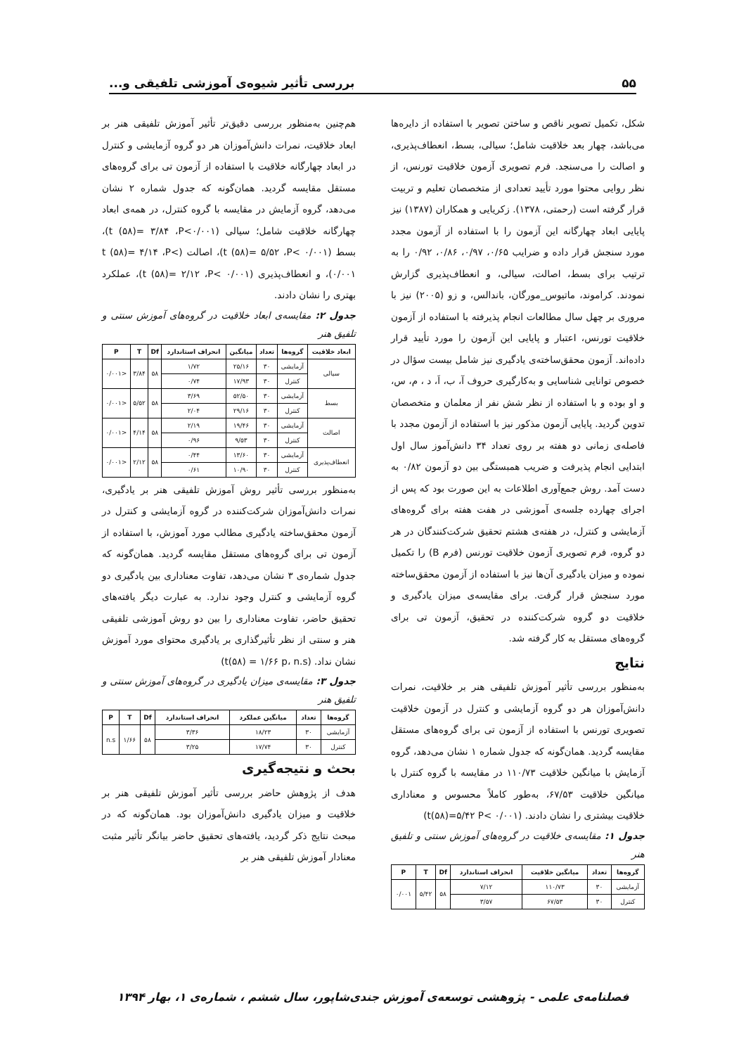۵۵ بررسی تأثیر شیوه‌ی آموزشی تلفیقی و...
شکل، تکمیل تصویر ناقص و ساختن تصویر با استفاده از دایره‌ها می‌باشد، چهار بعد خلاقیت شامل؛ سیالی، بسط، انعطاف‌پذیری، و اصالت را می‌سنجد. فرم تصویری آزمون خلاقیت تورنس، از نظر روایی محتوا مورد تأیید تعدادی از متخصصان تعلیم و تربیت قرار گرفته است (رحمتی، ۱۳۷۸). زکریایی و همکاران (۱۳۸۷) نیز پایایی ابعاد چهارگانه این آزمون را با استفاده از آزمون مجدد مورد سنجش قرار داده و ضرایب ۰/۶۵، ۰/۹۷، ۰/۸۶، ۰/۹۲ را به ترتیب برای بسط، اصالت، سیالی، و انعطاف‌پذیری گزارش نمودند. کراموند، ماتیوس_مورگان، باندالس، و زو (۲۰۰۵) نیز با مروری بر چهل سال مطالعات انجام پذیرفته با استفاده از آزمون خلاقیت تورنس، اعتبار و پایایی این آزمون را مورد تأیید قرار داده‌اند. آزمون محقق‌ساخته‌ی یادگیری نیز شامل بیست سؤال در خصوص توانایی شناسایی و به‌کارگیری حروف آ، ب، اَ، د ، م، س، و او بوده و با استفاده از نظر شش نفر از معلمان و متخصصان تدوین گردید. پایایی آزمون مذکور نیز با استفاده از آزمون مجدد با فاصله‌ی زمانی دو هفته بر روی تعداد ۳۴ دانش‌آموز سال اول ابتدایی انجام پذیرفت و ضریب همبستگی بین دو آزمون ۰/۸۲ به دست آمد. روش جمع‌آوری اطلاعات به این صورت بود که پس از اجرای چهارده جلسه‌ی آموزشی در هفت هفته برای گروه‌های آزمایشی و کنترل، در هفته‌ی هشتم تحقیق شرکت‌کنندگان در هر دو گروه، فرم تصویری آزمون خلاقیت تورنس (فرم B) را تکمیل نموده و میزان یادگیری آن‌ها نیز با استفاده از آزمون محقق‌ساخته مورد سنجش قرار گرفت. برای مقایسه‌ی میزان یادگیری و خلاقیت دو گروه شرکت‌کننده در تحقیق، آزمون تی برای گروه‌های مستقل به کار گرفته شد.
نتایج
بەمنظور بررسی تأثیر آموزش تلفیقی هنر بر خلاقیت، نمرات دانش‌آموزان هر دو گروه آزمایشی و کنترل در آزمون خلاقیت تصویری تورنس با استفاده از آزمون تی برای گروه‌های مستقل مقایسه گردید. همان‌گونه که جدول شماره ۱ نشان می‌دهد، گروه آزمایش با میانگین خلاقیت ۱۱۰/۷۳ در مقایسه با گروه کنترل با میانگین خلاقیت ۶۷/۵۳، به‌طور کاملاً محسوس و معناداری خلاقیت بیشتری را نشان دادند. (t(۵۸)=۵/۴۲ P< ۰/۰۰۱)
جدول ۱: مقایسه‌ی خلاقیت در گروه‌های آموزش سنتی و تلفیق هنر
| گروه‌ها | تعداد | میانگین خلاقیت | انحراف استاندارد | Df | T | P |
| --- | --- | --- | --- | --- | --- | --- |
| آزمایشی | ۳۰ | ۱۱۰/۷۳ | ۷/۱۲ | ۵۸ | ۵/۴۲ | ۰/۰۰۱ |
| کنترل | ۳۰ | ۶۷/۵۳ | ۳/۵۷ | | | |
هم‌چنین به‌منظور بررسی دقیق‌تر تأثیر آموزش تلفیقی هنر بر ابعاد خلاقیت، نمرات دانش‌آموزان هر دو گروه آزمایشی و کنترل در ابعاد چهارگانه خلاقیت با استفاده از آزمون تی برای گروه‌های مستقل مقایسه گردید. همان‌گونه که جدول شماره ۲ نشان می‌دهد، گروه آزمایش در مقایسه با گروه کنترل، در همه‌ی ابعاد چهارگانه خلاقیت شامل؛ سیالی (t (۵۸)= ۳/۸۴ ،P<۰/۰۰۱)، بسط (t (۵۸)= ۵/۵۲ ،P< ۰/۰۰۱)، اصالت (t (۵۸)= ۴/۱۴ ،P< ۰/۰۰۱)، و انعطاف‌پذیری (t (۵۸)= ۲/۱۲ ،P< ۰/۰۰۱)، عملکرد بهتری را نشان دادند.
جدول ۲: مقایسه‌ی ابعاد خلاقیت در گروه‌های آموزش سنتی و تلفیق هنر
| ابعاد خلاقیت | گروه‌ها | تعداد | میانگین | انحراف استاندارد | Df | T | P |
| --- | --- | --- | --- | --- | --- | --- | --- |
| سیالی | آزمایشی | ۳۰ | ۲۵/۱۶ | ۱/۷۲ | ۵۸ | ۳/۸۴ | <۰/۰۰۱ |
| | کنترل | ۳۰ | ۱۷/۹۳ | ۰/۷۴ | | | |
| بسط | آزمایشی | ۳۰ | ۵۲/۵۰ | ۳/۶۹ | ۵۸ | ۵/۵۲ | <۰/۰۰۱ |
| | کنترل | ۳۰ | ۲۹/۱۶ | ۲/۰۴ | | | |
| اصالت | آزمایشی | ۳۰ | ۱۹/۴۶ | ۲/۱۹ | ۵۸ | ۴/۱۴ | <۰/۰۰۱ |
| | کنترل | ۳۰ | ۹/۵۳ | ۰/۹۶ | | | |
| انعطاف‌پذیری | آزمایشی | ۳۰ | ۱۳/۶۰ | ۰/۴۴ | ۵۸ | ۲/۱۲ | <۰/۰۰۱ |
| | کنترل | ۳۰ | ۱۰/۹۰ | ۰/۶۱ | | | |
به‌منظور بررسی تأثیر روش آموزش تلفیقی هنر بر یادگیری، نمرات دانش‌آموزان شرکت‌کننده در گروه آزمایشی و کنترل در آزمون محقق‌ساخته یادگیری مطالب مورد آموزش، با استفاده از آزمون تی برای گروه‌های مستقل مقایسه گردید. همان‌گونه که جدول شماره‌ی ۳ نشان می‌دهد، تفاوت معناداری بین یادگیری دو گروه آزمایشی و کنترل وجود ندارد. به عبارت دیگر یافته‌های تحقیق حاضر، تفاوت معناداری را بین دو روش آموزشی تلفیقی هنر و سنتی از نظر تأثیرگذاری بر یادگیری محتوای مورد آموزش نشان نداد. (t(۵۸) = ۱/۶۶ p، n.s)
جدول ۳: مقایسه‌ی میزان یادگیری در گروه‌های آموزش سنتی و تلفیق هنر
| گروه‌ها | تعداد | میانگین عملکرد | انحراف استاندارد | Df | T | P |
| --- | --- | --- | --- | --- | --- | --- |
| آزمایشی | ۳۰ | ۱۸/۲۳ | ۳/۳۶ | ۵۸ | ۱/۶۶ | n.s |
| کنترل | ۳۰ | ۱۷/۷۴ | ۳/۲۵ | | | |
بحث و نتیجه‌گیری
هدف از پژوهش حاضر بررسی تأثیر آموزش تلفیقی هنر بر خلاقیت و میزان یادگیری دانش‌آموزان بود. همان‌گونه که در مبحث نتایج ذکر گردید، یافته‌های تحقیق حاضر بیانگر تأثیر مثبت معنادار آموزش تلفیقی هنر بر
فصلنامه‌ی علمی - پژوهشی توسعه‌ی آموزش جندی‌شاپور، سال ششم ، شماره‌ی ۱، بهار ۱۳۹۴